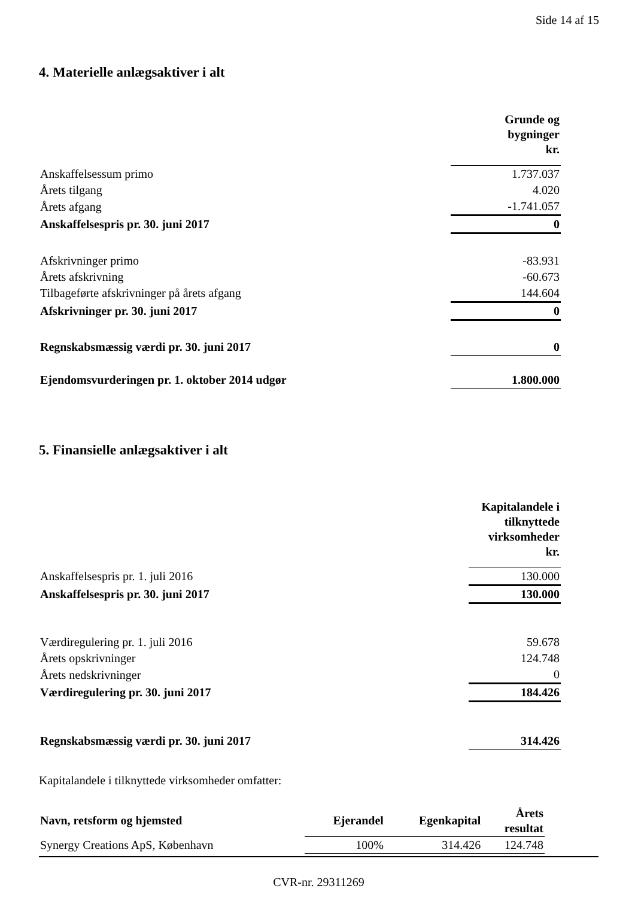Side 14 af 15
4. Materielle anlægsaktiver i alt
| | Grunde og bygninger kr. |
| Anskaffelsessum primo | 1.737.037 |
| Årets tilgang | 4.020 |
| Årets afgang | -1.741.057 |
| Anskaffelsespris pr. 30. juni 2017 | 0 |
| Afskrivninger primo | -83.931 |
| Årets afskrivning | -60.673 |
| Tilbageførte afskrivninger på årets afgang | 144.604 |
| Afskrivninger pr. 30. juni 2017 | 0 |
| Regnskabsmæssig værdi pr. 30. juni 2017 | 0 |
| Ejendomsvurderingen pr. 1. oktober 2014 udgør | 1.800.000 |
5. Finansielle anlægsaktiver i alt
| | Kapitalandele i tilknyttede virksomheder kr. |
| Anskaffelsespris pr. 1. juli 2016 | 130.000 |
| Anskaffelsespris pr. 30. juni 2017 | 130.000 |
| Værdiregulering pr. 1. juli 2016 | 59.678 |
| Årets opskrivninger | 124.748 |
| Årets nedskrivninger | 0 |
| Værdiregulering pr. 30. juni 2017 | 184.426 |
| Regnskabsmæssig værdi pr. 30. juni 2017 | 314.426 |
Kapitalandele i tilknyttede virksomheder omfatter:
| Navn, retsform og hjemsted | Ejerandel | Egenkapital | Årets resultat |
| --- | --- | --- | --- |
| Synergy Creations ApS, København | 100% | 314.426 | 124.748 |
CVR-nr. 29311269